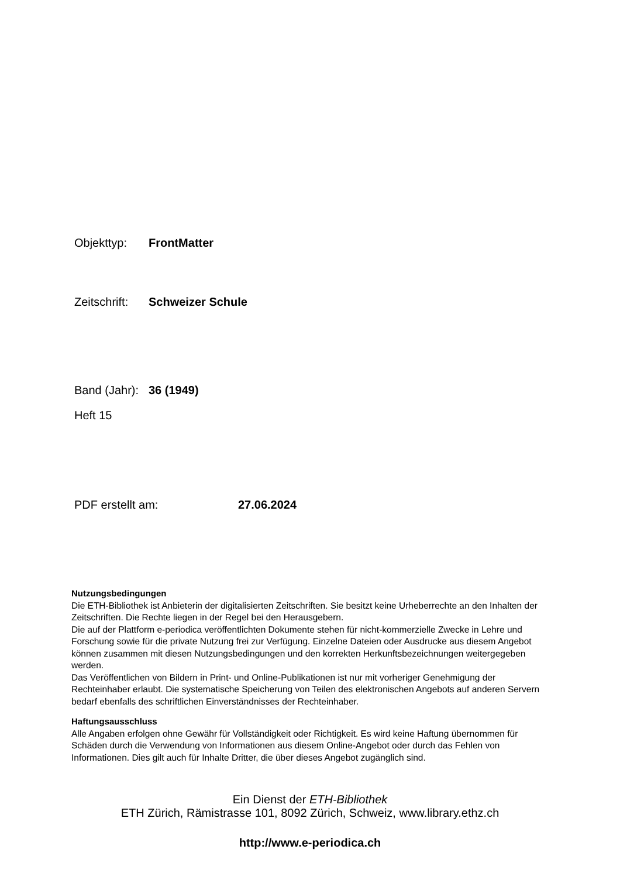Objekttyp: FrontMatter
Zeitschrift: Schweizer Schule
Band (Jahr): 36 (1949)
Heft 15
PDF erstellt am: 27.06.2024
Nutzungsbedingungen
Die ETH-Bibliothek ist Anbieterin der digitalisierten Zeitschriften. Sie besitzt keine Urheberrechte an den Inhalten der Zeitschriften. Die Rechte liegen in der Regel bei den Herausgebern.
Die auf der Plattform e-periodica veröffentlichten Dokumente stehen für nicht-kommerzielle Zwecke in Lehre und Forschung sowie für die private Nutzung frei zur Verfügung. Einzelne Dateien oder Ausdrucke aus diesem Angebot können zusammen mit diesen Nutzungsbedingungen und den korrekten Herkunftsbezeichnungen weitergegeben werden.
Das Veröffentlichen von Bildern in Print- und Online-Publikationen ist nur mit vorheriger Genehmigung der Rechteinhaber erlaubt. Die systematische Speicherung von Teilen des elektronischen Angebots auf anderen Servern bedarf ebenfalls des schriftlichen Einverständnisses der Rechteinhaber.
Haftungsausschluss
Alle Angaben erfolgen ohne Gewähr für Vollständigkeit oder Richtigkeit. Es wird keine Haftung übernommen für Schäden durch die Verwendung von Informationen aus diesem Online-Angebot oder durch das Fehlen von Informationen. Dies gilt auch für Inhalte Dritter, die über dieses Angebot zugänglich sind.
Ein Dienst der ETH-Bibliothek
ETH Zürich, Rämistrasse 101, 8092 Zürich, Schweiz, www.library.ethz.ch
http://www.e-periodica.ch